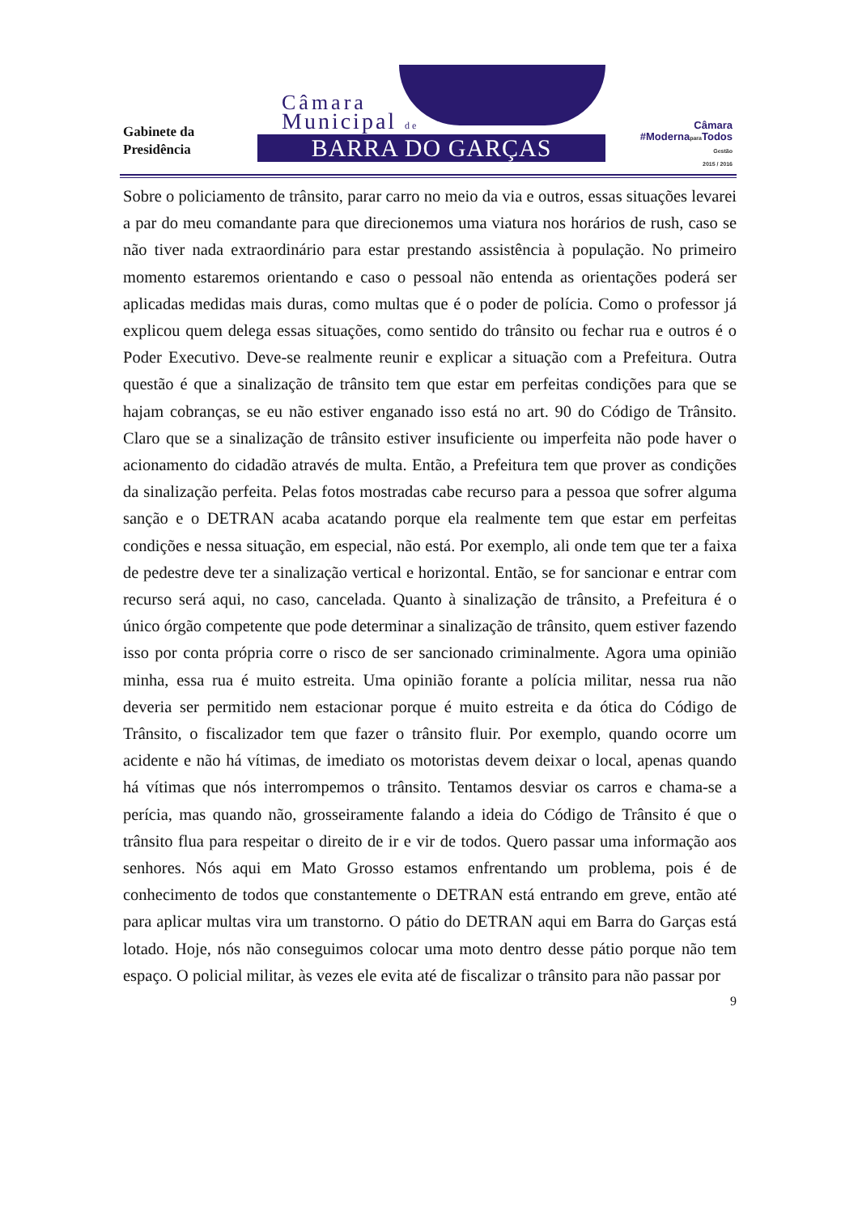Gabinete da
Presidência
Câmara
Municipal de
BARRA DO GARÇAS
Câmara
#Modernapara Todos
Gestão
2015 / 2016
Sobre o policiamento de trânsito, parar carro no meio da via e outros, essas situações levarei a par do meu comandante para que direcionemos uma viatura nos horários de rush, caso se não tiver nada extraordinário para estar prestando assistência à população. No primeiro momento estaremos orientando e caso o pessoal não entenda as orientações poderá ser aplicadas medidas mais duras, como multas que é o poder de polícia. Como o professor já explicou quem delega essas situações, como sentido do trânsito ou fechar rua e outros é o Poder Executivo. Deve-se realmente reunir e explicar a situação com a Prefeitura. Outra questão é que a sinalização de trânsito tem que estar em perfeitas condições para que se hajam cobranças, se eu não estiver enganado isso está no art. 90 do Código de Trânsito. Claro que se a sinalização de trânsito estiver insuficiente ou imperfeita não pode haver o acionamento do cidadão através de multa. Então, a Prefeitura tem que prover as condições da sinalização perfeita. Pelas fotos mostradas cabe recurso para a pessoa que sofrer alguma sanção e o DETRAN acaba acatando porque ela realmente tem que estar em perfeitas condições e nessa situação, em especial, não está. Por exemplo, ali onde tem que ter a faixa de pedestre deve ter a sinalização vertical e horizontal. Então, se for sancionar e entrar com recurso será aqui, no caso, cancelada. Quanto à sinalização de trânsito, a Prefeitura é o único órgão competente que pode determinar a sinalização de trânsito, quem estiver fazendo isso por conta própria corre o risco de ser sancionado criminalmente. Agora uma opinião minha, essa rua é muito estreita. Uma opinião forante a polícia militar, nessa rua não deveria ser permitido nem estacionar porque é muito estreita e da ótica do Código de Trânsito, o fiscalizador tem que fazer o trânsito fluir. Por exemplo, quando ocorre um acidente e não há vítimas, de imediato os motoristas devem deixar o local, apenas quando há vítimas que nós interrompemos o trânsito. Tentamos desviar os carros e chama-se a perícia, mas quando não, grosseiramente falando a ideia do Código de Trânsito é que o trânsito flua para respeitar o direito de ir e vir de todos. Quero passar uma informação aos senhores. Nós aqui em Mato Grosso estamos enfrentando um problema, pois é de conhecimento de todos que constantemente o DETRAN está entrando em greve, então até para aplicar multas vira um transtorno. O pátio do DETRAN aqui em Barra do Garças está lotado. Hoje, nós não conseguimos colocar uma moto dentro desse pátio porque não tem espaço. O policial militar, às vezes ele evita até de fiscalizar o trânsito para não passar por
9